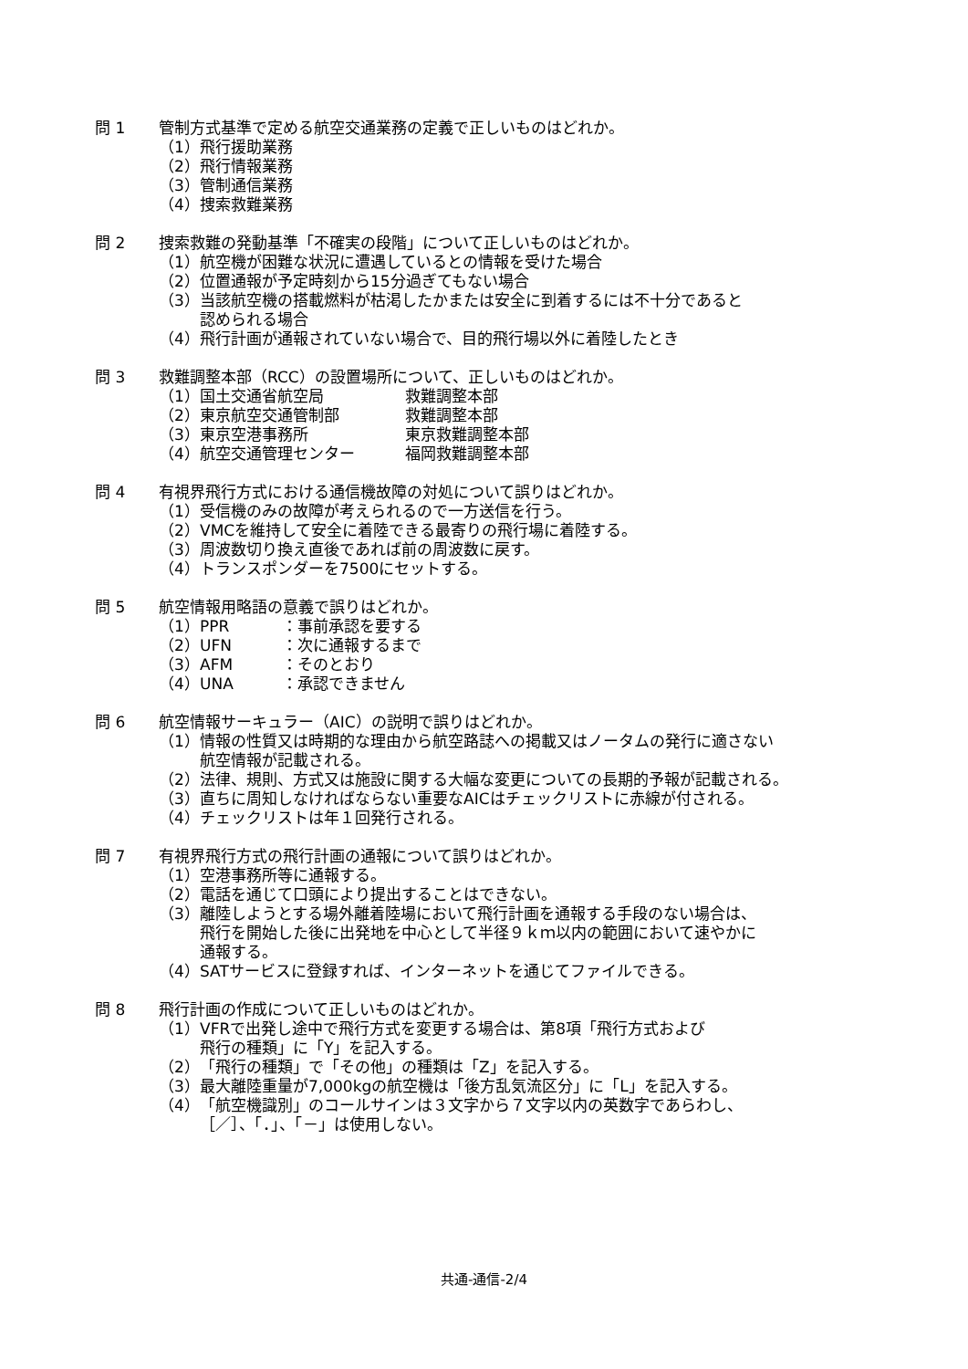問 1 管制方式基準で定める航空交通業務の定義で正しいものはどれか。
（1） 飛行援助業務
（2） 飛行情報業務
（3） 管制通信業務
（4） 捜索救難業務
問 2 捜索救難の発動基準「不確実の段階」について正しいものはどれか。
（1） 航空機が困難な状況に遭遇しているとの情報を受けた場合
（2） 位置通報が予定時刻から15分過ぎてもない場合
（3） 当該航空機の搭載燃料が枯渇したかまたは安全に到着するには不十分であると
認められる場合
（4） 飛行計画が通報されていない場合で、目的飛行場以外に着陸したとき
問 3 救難調整本部（RCC）の設置場所について、正しいものはどれか。
（1） 国土交通省航空局 救難調整本部
（2） 東京航空交通管制部 救難調整本部
（3） 東京空港事務所 東京救難調整本部
（4） 航空交通管理センター 福岡救難調整本部
問 4 有視界飛行方式における通信機故障の対処について誤りはどれか。
（1） 受信機のみの故障が考えられるので一方送信を行う。
（2） VMCを維持して安全に着陸できる最寄りの飛行場に着陸する。
（3） 周波数切り換え直後であれば前の周波数に戻す。
（4） トランスポンダーを7500にセットする。
問 5 航空情報用略語の意義で誤りはどれか。
（1） PPR ：事前承認を要する
（2） UFN ：次に通報するまで
（3） AFM ：そのとおり
（4） UNA ：承認できません
問 6 航空情報サーキュラー（AIC）の説明で誤りはどれか。
（1） 情報の性質又は時期的な理由から航空路誌への掲載又はノータムの発行に適さない
航空情報が記載される。
（2） 法律、規則、方式又は施設に関する大幅な変更についての長期的予報が記載される。
（3） 直ちに周知しなければならない重要なAICはチェックリストに赤線が付される。
（4） チェックリストは年１回発行される。
問 7 有視界飛行方式の飛行計画の通報について誤りはどれか。
（1） 空港事務所等に通報する。
（2） 電話を通じて口頭により提出することはできない。
（3） 離陸しようとする場外離着陸場において飛行計画を通報する手段のない場合は、
飛行を開始した後に出発地を中心として半径９ｋｍ以内の範囲において速やかに
通報する。
（4） SATサービスに登録すれば、インターネットを通じてファイルできる。
問 8 飛行計画の作成について正しいものはどれか。
（1） VFRで出発し途中で飛行方式を変更する場合は、第8項「飛行方式および
飛行の種類」に「Y」を記入する。
（2） 「飛行の種類」で「その他」の種類は「Z」を記入する。
（3） 最大離陸重量が7,000kgの航空機は「後方乱気流区分」に「L」を記入する。
（4） 「航空機識別」のコールサインは３文字から７文字以内の英数字であらわし、
［／］、「．」、「－」は使用しない。
共通-通信-2/4